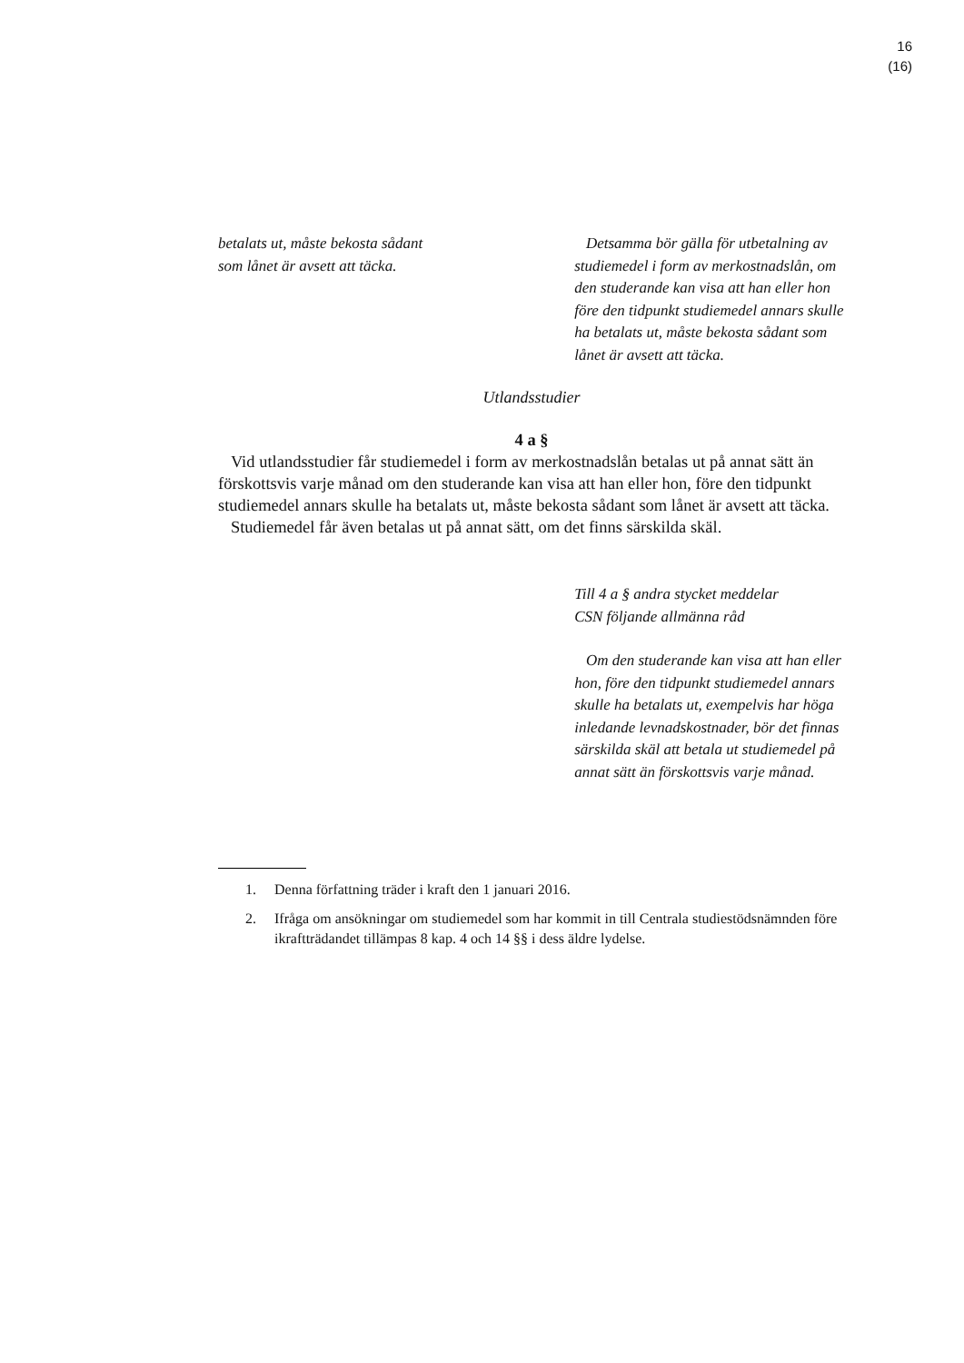16
(16)
betalats ut, måste bekosta sådant
som lånet är avsett att täcka.
Detsamma bör gälla för utbetalning av studiemedel i form av merkostnadslån, om den studerande kan visa att han eller hon före den tidpunkt studiemedel annars skulle ha betalats ut, måste bekosta sådant som lånet är avsett att täcka.
Utlandsstudier
4 a §
Vid utlandsstudier får studiemedel i form av merkostnadslån betalas ut på annat sätt än förskottsvis varje månad om den studerande kan visa att han eller hon, före den tidpunkt studiemedel annars skulle ha betalats ut, måste bekosta sådant som lånet är avsett att täcka.
Studiemedel får även betalas ut på annat sätt, om det finns särskilda skäl.
Till 4 a § andra stycket meddelar
CSN följande allmänna råd
Om den studerande kan visa att han eller hon, före den tidpunkt studiemedel annars skulle ha betalats ut, exempelvis har höga inledande levnadskostnader, bör det finnas särskilda skäl att betala ut studiemedel på annat sätt än förskottsvis varje månad.
1. Denna författning träder i kraft den 1 januari 2016.
2. Ifråga om ansökningar om studiemedel som har kommit in till Centrala studiestödsnämnden före ikraftträdandet tillämpas 8 kap. 4 och 14 §§ i dess äldre lydelse.